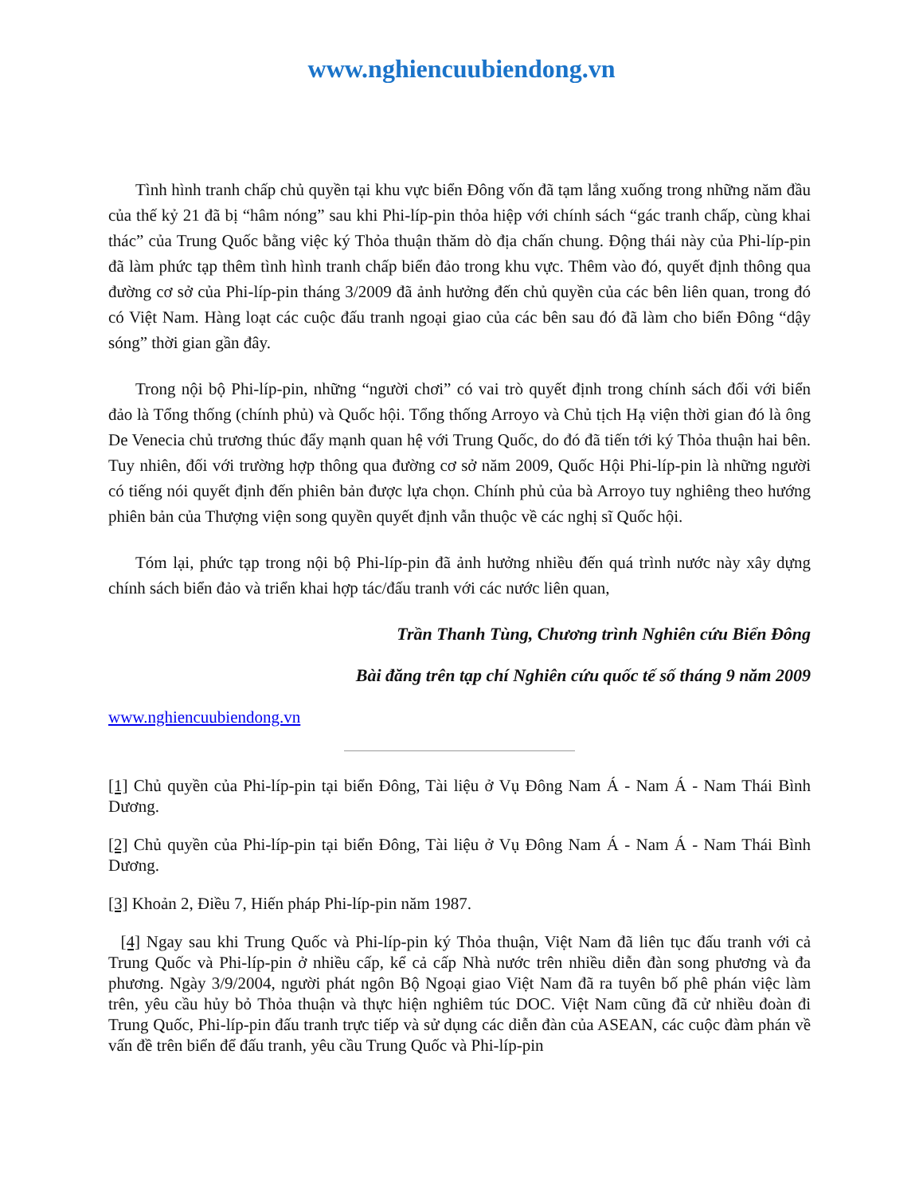www.nghiencuubiendong.vn
Tình hình tranh chấp chủ quyền tại khu vực biển Đông vốn đã tạm lắng xuống trong những năm đầu của thế kỷ 21 đã bị “hâm nóng” sau khi Phi-líp-pin thỏa hiệp với chính sách “gác tranh chấp, cùng khai thác” của Trung Quốc bằng việc ký Thỏa thuận thăm dò địa chấn chung. Động thái này của Phi-líp-pin đã làm phức tạp thêm tình hình tranh chấp biển đảo trong khu vực. Thêm vào đó, quyết định thông qua đường cơ sở của Phi-líp-pin tháng 3/2009 đã ảnh hưởng đến chủ quyền của các bên liên quan, trong đó có Việt Nam. Hàng loạt các cuộc đấu tranh ngoại giao của các bên sau đó đã làm cho biển Đông “dậy sóng” thời gian gần đây.
Trong nội bộ Phi-líp-pin, những “người chơi” có vai trò quyết định trong chính sách đối với biển đảo là Tổng thống (chính phủ) và Quốc hội. Tổng thống Arroyo và Chủ tịch Hạ viện thời gian đó là ông De Venecia chủ trương thúc đẩy mạnh quan hệ với Trung Quốc, do đó đã tiến tới ký Thỏa thuận hai bên. Tuy nhiên, đối với trường hợp thông qua đường cơ sở năm 2009, Quốc Hội Phi-líp-pin là những người có tiếng nói quyết định đến phiên bản được lựa chọn. Chính phủ của bà Arroyo tuy nghiêng theo hướng phiên bản của Thượng viện song quyền quyết định vẫn thuộc về các nghị sĩ Quốc hội.
Tóm lại, phức tạp trong nội bộ Phi-líp-pin đã ảnh hưởng nhiều đến quá trình nước này xây dựng chính sách biển đảo và triển khai hợp tác/đấu tranh với các nước liên quan,
Trần Thanh Tùng, Chương trình Nghiên cứu Biển Đông
Bài đăng trên tạp chí Nghiên cứu quốc tế số tháng 9 năm 2009
www.nghiencuubiendong.vn
[1] Chủ quyền của Phi-líp-pin tại biển Đông, Tài liệu ở Vụ Đông Nam Á - Nam Á - Nam Thái Bình Dương.
[2] Chủ quyền của Phi-líp-pin tại biển Đông, Tài liệu ở Vụ Đông Nam Á - Nam Á - Nam Thái Bình Dương.
[3] Khoản 2, Điều 7, Hiến pháp Phi-líp-pin năm 1987.
[4] Ngay sau khi Trung Quốc và Phi-líp-pin ký Thỏa thuận, Việt Nam đã liên tục đấu tranh với cả Trung Quốc và Phi-líp-pin ở nhiều cấp, kể cả cấp Nhà nước trên nhiều diễn đàn song phương và đa phương. Ngày 3/9/2004, người phát ngôn Bộ Ngoại giao Việt Nam đã ra tuyên bố phê phán việc làm trên, yêu cầu hủy bỏ Thỏa thuận và thực hiện nghiêm túc DOC. Việt Nam cũng đã cử nhiều đoàn đi Trung Quốc, Phi-líp-pin đấu tranh trực tiếp và sử dụng các diễn đàn của ASEAN, các cuộc đàm phán về vấn đề trên biển để đấu tranh, yêu cầu Trung Quốc và Phi-líp-pin